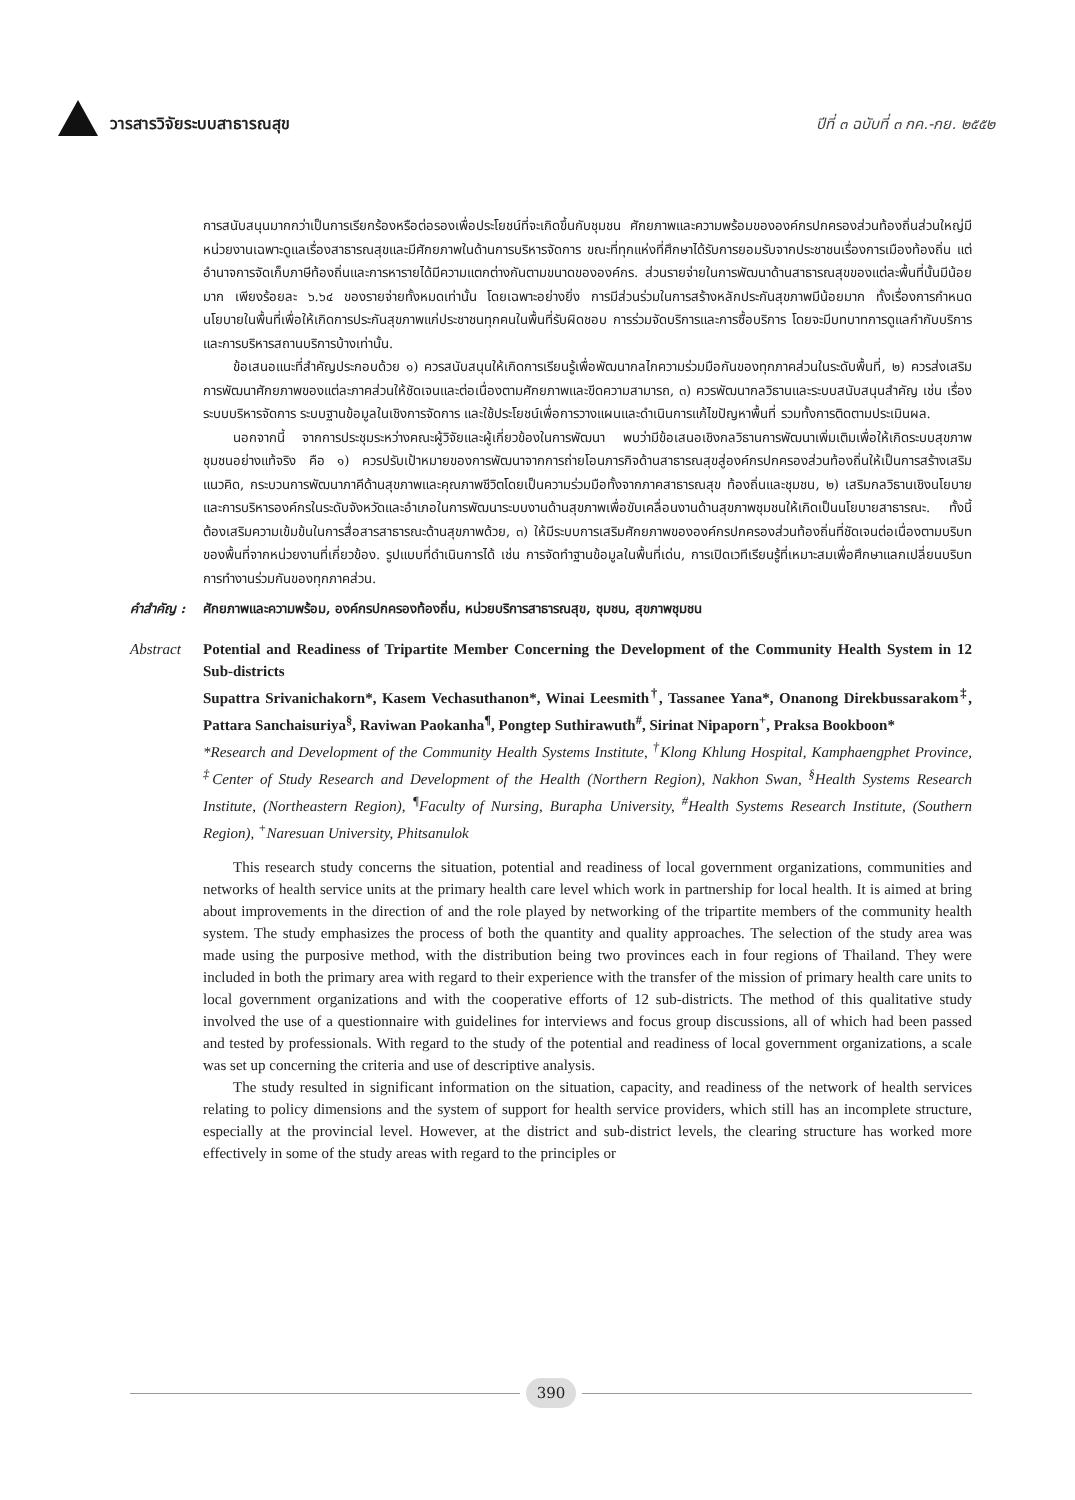วารสารวิจัยระบบสาธารณสุข ปีที่ ๓ ฉบับที่ ๓ กค.-กย. ๒๕๕๒
การสนับสนุนมากกว่าเป็นการเรียกร้องหรือต่อรองเพื่อประโยชน์ที่จะเกิดขึ้นกับชุมชน ศักยภาพและความพร้อมขององค์กรปกครองส่วนท้องถิ่นส่วนใหญ่มีหน่วยงานเฉพาะดูแลเรื่องสาธารณสุขและมีศักยภาพในด้านการบริหารจัดการ ขณะที่ทุกแห่งที่ศึกษาได้รับการยอมรับจากประชาชนเรื่องการเมืองท้องถิ่น แต่อำนาจการจัดเก็บภาษีท้องถิ่นและการหารายได้มีความแตกต่างกันตามขนาดขององค์กร. ส่วนรายจ่ายในการพัฒนาด้านสาธารณสุขของแต่ละพื้นที่นั้นมีน้อยมาก เพียงร้อยละ ๖.๖๔ ของรายจ่ายทั้งหมดเท่านั้น โดยเฉพาะอย่างยิ่ง การมีส่วนร่วมในการสร้างหลักประกันสุขภาพมีน้อยมาก ทั้งเรื่องการกำหนดนโยบายในพื้นที่เพื่อให้เกิดการประกันสุขภาพแก่ประชาชนทุกคนในพื้นที่รับผิดชอบ การร่วมจัดบริการและการซื้อบริการ โดยจะมีบทบาทการดูแลกำกับบริการและการบริหารสถานบริการบ้างเท่านั้น.
ข้อเสนอแนะที่สำคัญประกอบด้วย ๑) ควรสนับสนุนให้เกิดการเรียนรู้เพื่อพัฒนากลไกความร่วมมือกันของทุกภาคส่วนในระดับพื้นที่, ๒) ควรส่งเสริมการพัฒนาศักยภาพของแต่ละภาคส่วนให้ชัดเจนและต่อเนื่องตามศักยภาพและขีดความสามารถ, ๓) ควรพัฒนากลวิธานและระบบสนับสนุนสำคัญ เช่น เรื่องระบบบริหารจัดการ ระบบฐานข้อมูลในเชิงการจัดการ และใช้ประโยชน์เพื่อการวางแผนและดำเนินการแก้ไขปัญหาพื้นที่ รวมทั้งการติดตามประเมินผล.
นอกจากนี้ จากการประชุมระหว่างคณะผู้วิจัยและผู้เกี่ยวข้องในการพัฒนา พบว่ามีข้อเสนอเชิงกลวิธานการพัฒนาเพิ่มเติมเพื่อให้เกิดระบบสุขภาพชุมชนอย่างแท้จริง คือ ๑) ควรปรับเป้าหมายของการพัฒนาจากการถ่ายโอนภารกิจด้านสาธารณสุขสู่องค์กรปกครองส่วนท้องถิ่นให้เป็นการสร้างเสริมแนวคิด, กระบวนการพัฒนาภาคีด้านสุขภาพและคุณภาพชีวิตโดยเป็นความร่วมมือทั้งจากภาคสาธารณสุข ท้องถิ่นและชุมชน, ๒) เสริมกลวิธานเชิงนโยบายและการบริหารองค์กรในระดับจังหวัดและอำเภอในการพัฒนาระบบงานด้านสุขภาพเพื่อขับเคลื่อนงานด้านสุขภาพชุมชนให้เกิดเป็นนโยบายสาธารณะ. ทั้งนี้ต้องเสริมความเข้มข้นในการสื่อสารสาธารณะด้านสุขภาพด้วย, ๓) ให้มีระบบการเสริมศักยภาพขององค์กรปกครองส่วนท้องถิ่นที่ชัดเจนต่อเนื่องตามบริบทของพื้นที่จากหน่วยงานที่เกี่ยวข้อง. รูปแบบที่ดำเนินการได้ เช่น การจัดทำฐานข้อมูลในพื้นที่เด่น, การเปิดเวทีเรียนรู้ที่เหมาะสมเพื่อศึกษาแลกเปลี่ยนบริบทการทำงานร่วมกันของทุกภาคส่วน.
คำสำคัญ : ศักยภาพและความพร้อม, องค์กรปกครองท้องถิ่น, หน่วยบริการสาธารณสุข, ชุมชน, สุขภาพชุมชน
Abstract Potential and Readiness of Tripartite Member Concerning the Development of the Community Health System in 12 Sub-districts
Supattra Srivanichakorn*, Kasem Vechasuthanon*, Winai Leesmith<sup>†</sup>, Tassanee Yana*, Onanong Direkbussarakom<sup>‡</sup>, Pattara Sanchaisuriya<sup>§</sup>, Raviwan Paokanha<sup>¶</sup>, Pongtep Suthirawuth<sup>#</sup>, Sirinat Nipaporn<sup>+</sup>, Praksa Bookboon*
*Research and Development of the Community Health Systems Institute, <sup>†</sup>Klong Khlung Hospital, Kamphaengphet Province, <sup>‡</sup>Center of Study Research and Development of the Health (Northern Region), Nakhon Swan, <sup>§</sup>Health Systems Research Institute, (Northeastern Region), <sup>¶</sup>Faculty of Nursing, Burapha University, <sup>#</sup>Health Systems Research Institute, (Southern Region), <sup>+</sup>Naresuan University, Phitsanulok
This research study concerns the situation, potential and readiness of local government organizations, communities and networks of health service units at the primary health care level which work in partnership for local health. It is aimed at bring about improvements in the direction of and the role played by networking of the tripartite members of the community health system. The study emphasizes the process of both the quantity and quality approaches. The selection of the study area was made using the purposive method, with the distribution being two provinces each in four regions of Thailand. They were included in both the primary area with regard to their experience with the transfer of the mission of primary health care units to local government organizations and with the cooperative efforts of 12 sub-districts. The method of this qualitative study involved the use of a questionnaire with guidelines for interviews and focus group discussions, all of which had been passed and tested by professionals. With regard to the study of the potential and readiness of local government organizations, a scale was set up concerning the criteria and use of descriptive analysis.
The study resulted in significant information on the situation, capacity, and readiness of the network of health services relating to policy dimensions and the system of support for health service providers, which still has an incomplete structure, especially at the provincial level. However, at the district and sub-district levels, the clearing structure has worked more effectively in some of the study areas with regard to the principles or
390